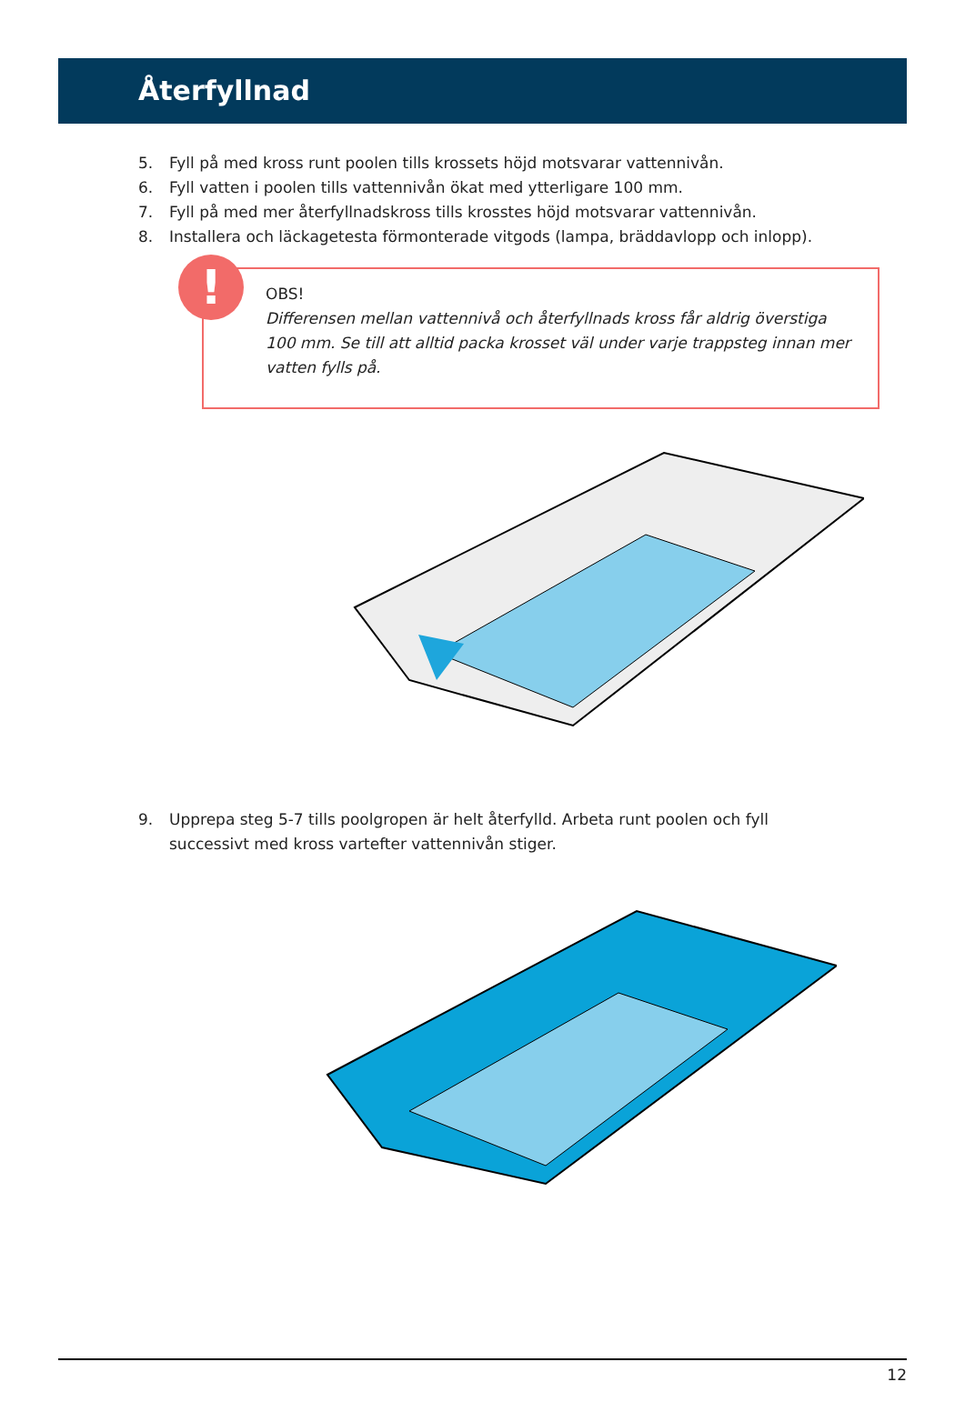Återfyllnad
5. Fyll på med kross runt poolen tills krossets höjd motsvarar vattennivån.
6. Fyll vatten i poolen tills vattennivån ökat med ytterligare 100 mm.
7. Fyll på med mer återfyllnadskross tills krosstes höjd motsvarar vattennivån.
8. Installera och läckagetesta förmonterade vitgods (lampa, bräddavlopp och inlopp).
!
OBS!
Differensen mellan vattennivå och återfyllnads kross får aldrig överstiga 100 mm. Se till att alltid packa krosset väl under varje trappsteg innan mer vatten fylls på.
9. Upprepa steg 5-7 tills poolgropen är helt återfylld. Arbeta runt poolen och fyll
successivt med kross vartefter vattennivån stiger.
12